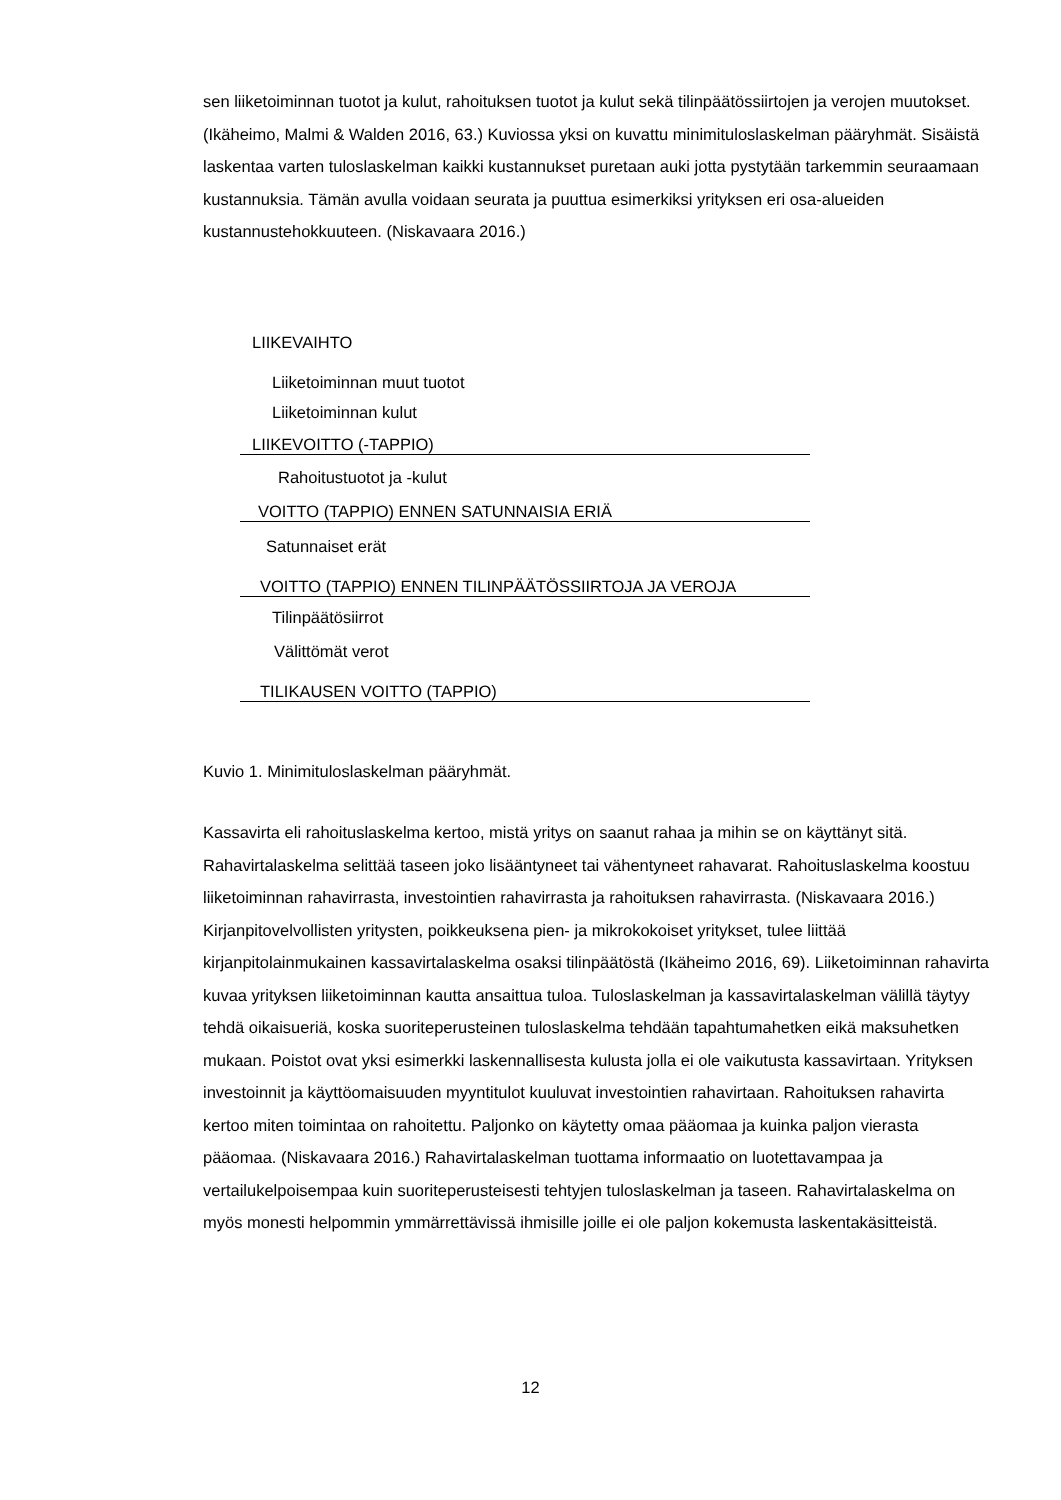sen liiketoiminnan tuotot ja kulut, rahoituksen tuotot ja kulut sekä tilinpäätössiirtojen ja verojen muutokset. (Ikäheimo, Malmi & Walden 2016, 63.) Kuviossa yksi on kuvattu minimituloslaskelman pääryhmät. Sisäistä laskentaa varten tuloslaskelman kaikki kustannukset puretaan auki jotta pystytään tarkemmin seuraamaan kustannuksia. Tämän avulla voidaan seurata ja puuttua esimerkiksi yrityksen eri osa-alueiden kustannustehokkuuteen. (Niskavaara 2016.)
LIIKEVAIHTO
Liiketoiminnan muut tuotot
Liiketoiminnan kulut
LIIKEVOITTO (-TAPPIO)
Rahoitustuotot ja -kulut
VOITTO (TAPPIO) ENNEN SATUNNAISIA ERIÄ
Satunnaiset erät
VOITTO (TAPPIO) ENNEN TILINPÄÄTÖSSIIRTOJA JA VEROJA
Tilinpäätösiirrot
Välittömät verot
TILIKAUSEN VOITTO (TAPPIO)
Kuvio 1. Minimituloslaskelman pääryhmät.
Kassavirta eli rahoituslaskelma kertoo, mistä yritys on saanut rahaa ja mihin se on käyttänyt sitä. Rahavirtalaskelma selittää taseen joko lisääntyneet tai vähentyneet rahavarat. Rahoituslaskelma koostuu liiketoiminnan rahavirrasta, investointien rahavirrasta ja rahoituksen rahavirrasta. (Niskavaara 2016.) Kirjanpitovelvollisten yritysten, poikkeuksena pien- ja mikrokokoiset yritykset, tulee liittää kirjanpitolainmukainen kassavirtalaskelma osaksi tilinpäätöstä (Ikäheimo 2016, 69). Liiketoiminnan rahavirta kuvaa yrityksen liiketoiminnan kautta ansaittua tuloa. Tuloslaskelman ja kassavirtalaskelman välillä täytyy tehdä oikaisueriä, koska suoriteperusteinen tuloslaskelma tehdään tapahtumahetken eikä maksuhetken mukaan. Poistot ovat yksi esimerkki laskennallisesta kulusta jolla ei ole vaikutusta kassavirtaan. Yrityksen investoinnit ja käyttöomaisuuden myyntitulot kuuluvat investointien rahavirtaan. Rahoituksen rahavirta kertoo miten toimintaa on rahoitettu. Paljonko on käytetty omaa pääomaa ja kuinka paljon vierasta pääomaa. (Niskavaara 2016.) Rahavirtalaskelman tuottama informaatio on luotettavampaa ja vertailukelpoisempaa kuin suoriteperusteisesti tehtyjen tuloslaskelman ja taseen. Rahavirtalaskelma on myös monesti helpommin ymmärrettävissä ihmisille joille ei ole paljon kokemusta laskentakäsitteistä.
12